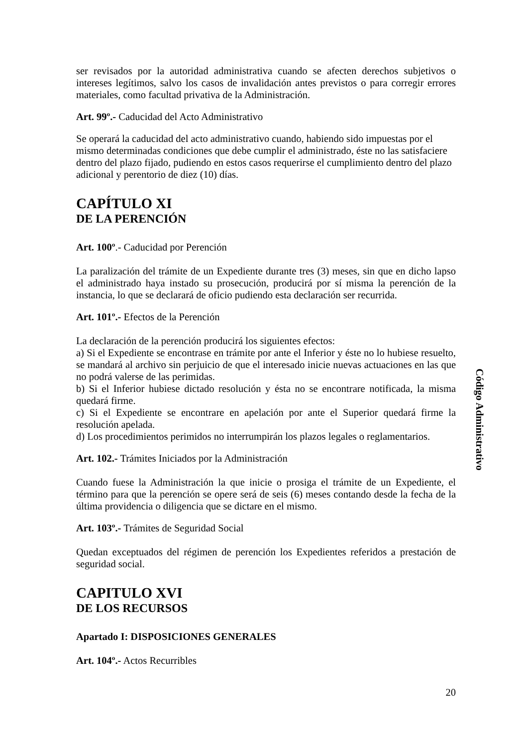ser revisados por la autoridad administrativa cuando se afecten derechos subjetivos o intereses legítimos, salvo los casos de invalidación antes previstos o para corregir errores materiales, como facultad privativa de la Administración.
Art. 99º.- Caducidad del Acto Administrativo
Se operará la caducidad del acto administrativo cuando, habiendo sido impuestas por el mismo determinadas condiciones que debe cumplir el administrado, éste no las satisfaciere dentro del plazo fijado, pudiendo en estos casos requerirse el cumplimiento dentro del plazo adicional y perentorio de diez (10) días.
CAPÍTULO XI
DE LA PERENCIÓN
Art. 100º.- Caducidad por Perención
La paralización del trámite de un Expediente durante tres (3) meses, sin que en dicho lapso el administrado haya instado su prosecución, producirá por sí misma la perención de la instancia, lo que se declarará de oficio pudiendo esta declaración ser recurrida.
Art. 101º.- Efectos de la Perención
La declaración de la perención producirá los siguientes efectos:
a) Si el Expediente se encontrase en trámite por ante el Inferior y éste no lo hubiese resuelto, se mandará al archivo sin perjuicio de que el interesado inicie nuevas actuaciones en las que no podrá valerse de las perimidas.
b) Si el Inferior hubiese dictado resolución y ésta no se encontrare notificada, la misma quedará firme.
c) Si el Expediente se encontrare en apelación por ante el Superior quedará firme la resolución apelada.
d) Los procedimientos perimidos no interrumpirán los plazos legales o reglamentarios.
Art. 102.- Trámites Iniciados por la Administración
Cuando fuese la Administración la que inicie o prosiga el trámite de un Expediente, el término para que la perención se opere será de seis (6) meses contando desde la fecha de la última providencia o diligencia que se dictare en el mismo.
Art. 103º.- Trámites de Seguridad Social
Quedan exceptuados del régimen de perención los Expedientes referidos a prestación de seguridad social.
CAPITULO XVI
DE LOS RECURSOS
Apartado I: DISPOSICIONES GENERALES
Art. 104º.- Actos Recurribles
Código Administrativo
20